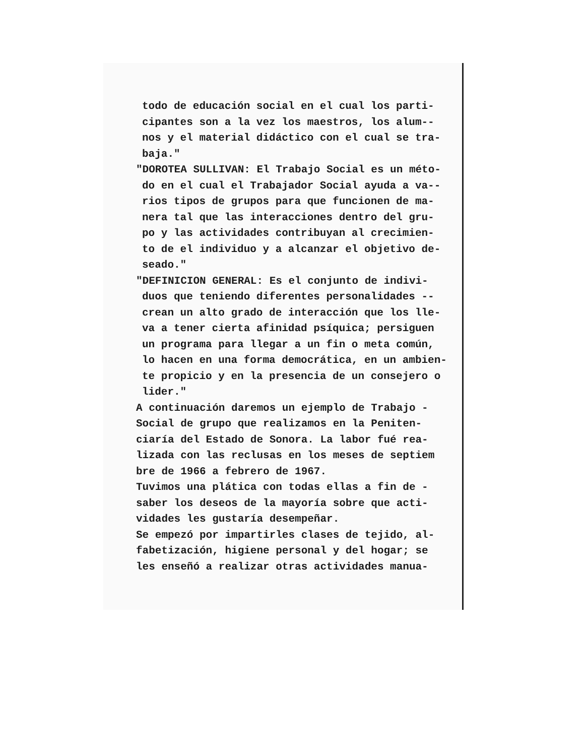todo de educación social en el cual los parti-
cipantes son a la vez los maestros, los alum--
nos y el material didáctico con el cual se tra-
baja."
"DOROTEA SULLIVAN: El Trabajo Social es un méto-
do en el cual el Trabajador Social ayuda a va--
rios tipos de grupos para que funcionen de ma-
nera tal que las interacciones dentro del gru-
po y las actividades contribuyan al crecimien-
to de el individuo y a alcanzar el objetivo de-
seado."
"DEFINICION GENERAL: Es el conjunto de indivi-
duos que teniendo diferentes personalidades --
crean un alto grado de interacción que los lle-
va a tener cierta afinidad psíquica; persiguen
un programa para llegar a un fin o meta común,
lo hacen en una forma democrática, en un ambien-
te propicio y en la presencia de un consejero o
lider."
A continuación daremos un ejemplo de Trabajo -
Social de grupo que realizamos en la Peniten-
ciaría del Estado de Sonora. La labor fué rea-
lizada con las reclusas en los meses de septiem
bre de 1966 a febrero de 1967.
Tuvimos una plática con todas ellas a fin de -
saber los deseos de la mayoría sobre que acti-
vidades les gustaría desempeñar.
Se empezó por impartirles clases de tejido, al-
fabetización, higiene personal y del hogar; se
les enseñó a realizar otras actividades manua-